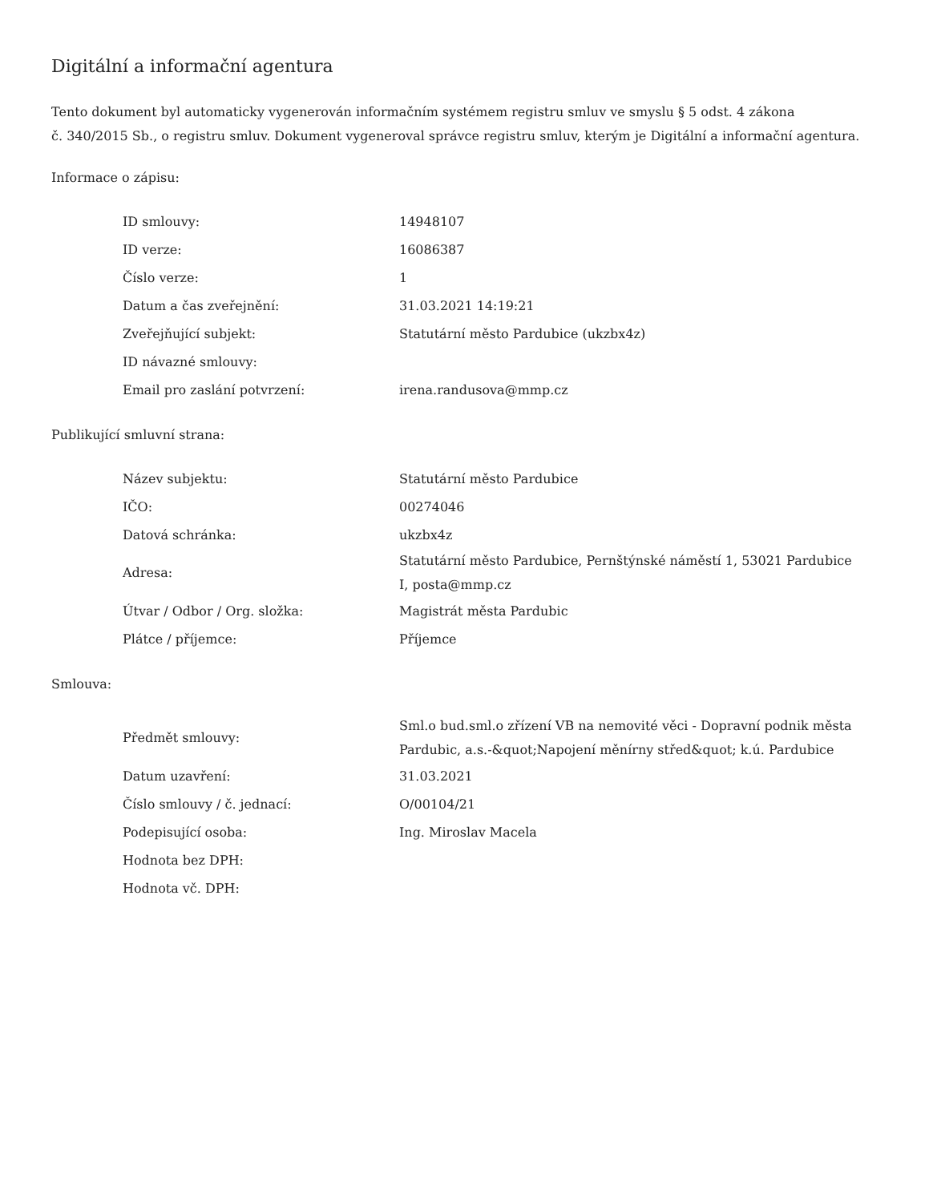Digitální a informační agentura
Tento dokument byl automaticky vygenerován informačním systémem registru smluv ve smyslu § 5 odst. 4 zákona
č. 340/2015 Sb., o registru smluv. Dokument vygeneroval správce registru smluv, kterým je Digitální a informační agentura.
Informace o zápisu:
| ID smlouvy: | 14948107 |
| ID verze: | 16086387 |
| Číslo verze: | 1 |
| Datum a čas zveřejnění: | 31.03.2021 14:19:21 |
| Zveřejňující subjekt: | Statutární město Pardubice (ukzbx4z) |
| ID návazné smlouvy: | |
| Email pro zaslání potvrzení: | irena.randusova@mmp.cz |
Publikující smluvní strana:
| Název subjektu: | Statutární město Pardubice |
| IČO: | 00274046 |
| Datová schránka: | ukzbx4z |
| Adresa: | Statutární město Pardubice, Pernštýnské náměstí 1, 53021 Pardubice I, posta@mmp.cz |
| Útvar / Odbor / Org. složka: | Magistrát města Pardubic |
| Plátce / příjemce: | Příjemce |
Smlouva:
| Předmět smlouvy: | Sml.o bud.sml.o zřízení VB na nemovité věci - Dopravní podnik města Pardubic, a.s.-&quot;Napojení měnírny střed&quot; k.ú. Pardubice |
| Datum uzavření: | 31.03.2021 |
| Číslo smlouvy / č. jednací: | O/00104/21 |
| Podepisující osoba: | Ing. Miroslav Macela |
| Hodnota bez DPH: | |
| Hodnota vč. DPH: | |